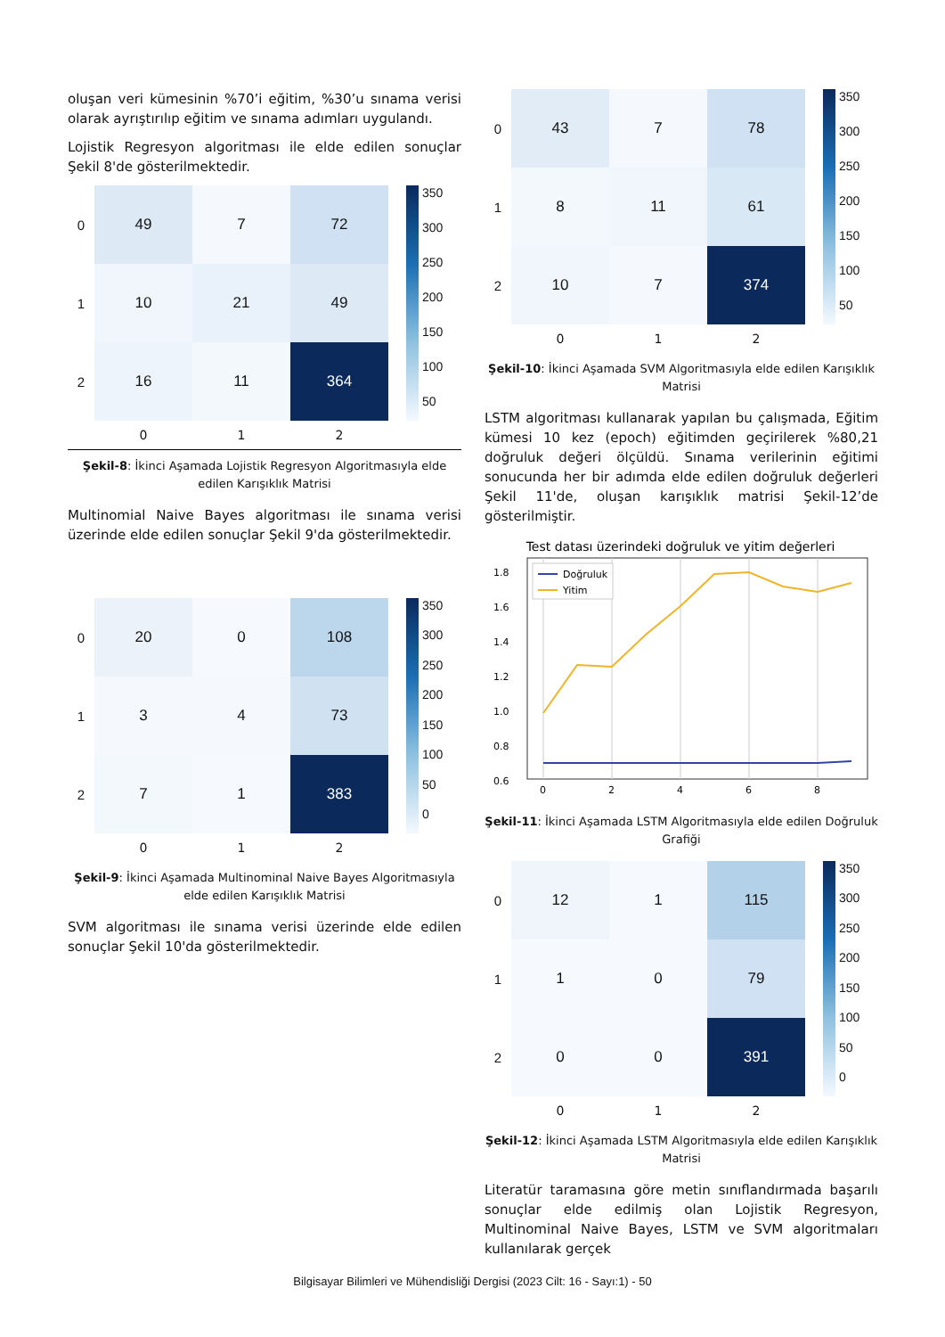oluşan veri kümesinin %70’i eğitim, %30’u sınama verisi olarak ayrıştırılıp eğitim ve sınama adımları uygulandı.
Lojistik Regresyon algoritması ile elde edilen sonuçlar Şekil 8'de gösterilmektedir.
0
1
2
49
7
72
10
21
49
16
11
364
350
300
250
200
150
100
50
0 1 2
Şekil-8: İkinci Aşamada Lojistik Regresyon Algoritmasıyla elde edilen Karışıklık Matrisi
Multinomial Naive Bayes algoritması ile sınama verisi üzerinde elde edilen sonuçlar Şekil 9'da gösterilmektedir.
0
1
2
20
0
108
3
4
73
7
1
383
350
300
250
200
150
100
50
0
0 1 2
Şekil-9: İkinci Aşamada Multinominal Naive Bayes Algoritmasıyla elde edilen Karışıklık Matrisi
SVM algoritması ile sınama verisi üzerinde elde edilen sonuçlar Şekil 10'da gösterilmektedir.
0
1
2
43
7
78
8
11
61
10
7
374
350
300
250
200
150
100
50
0 1 2
Şekil-10: İkinci Aşamada SVM Algoritmasıyla elde edilen Karışıklık Matrisi
LSTM algoritması kullanarak yapılan bu çalışmada, Eğitim kümesi 10 kez (epoch) eğitimden geçirilerek %80,21 doğruluk değeri ölçüldü. Sınama verilerinin eğitimi sonucunda her bir adımda elde edilen doğruluk değerleri Şekil 11'de, oluşan karışıklık matrisi Şekil-12’de gösterilmiştir.
Test datası üzerindeki doğruluk ve yitim değerleri
1.8
1.6
1.4
1.2
1.0
0.8
0.6
0
2
4
6
8
Doğruluk
Yitim
Şekil-11: İkinci Aşamada LSTM Algoritmasıyla elde edilen Doğruluk Grafiği
0
1
2
12
1
115
1
0
79
0
0
391
350
300
250
200
150
100
50
0
0 1 2
Şekil-12: İkinci Aşamada LSTM Algoritmasıyla elde edilen Karışıklık Matrisi
Literatür taramasına göre metin sınıflandırmada başarılı sonuçlar elde edilmiş olan Lojistik Regresyon, Multinominal Naive Bayes, LSTM ve SVM algoritmaları kullanılarak gerçek
Bilgisayar Bilimleri ve Mühendisliği Dergisi (2023 Cilt: 16 - Sayı:1) - 50